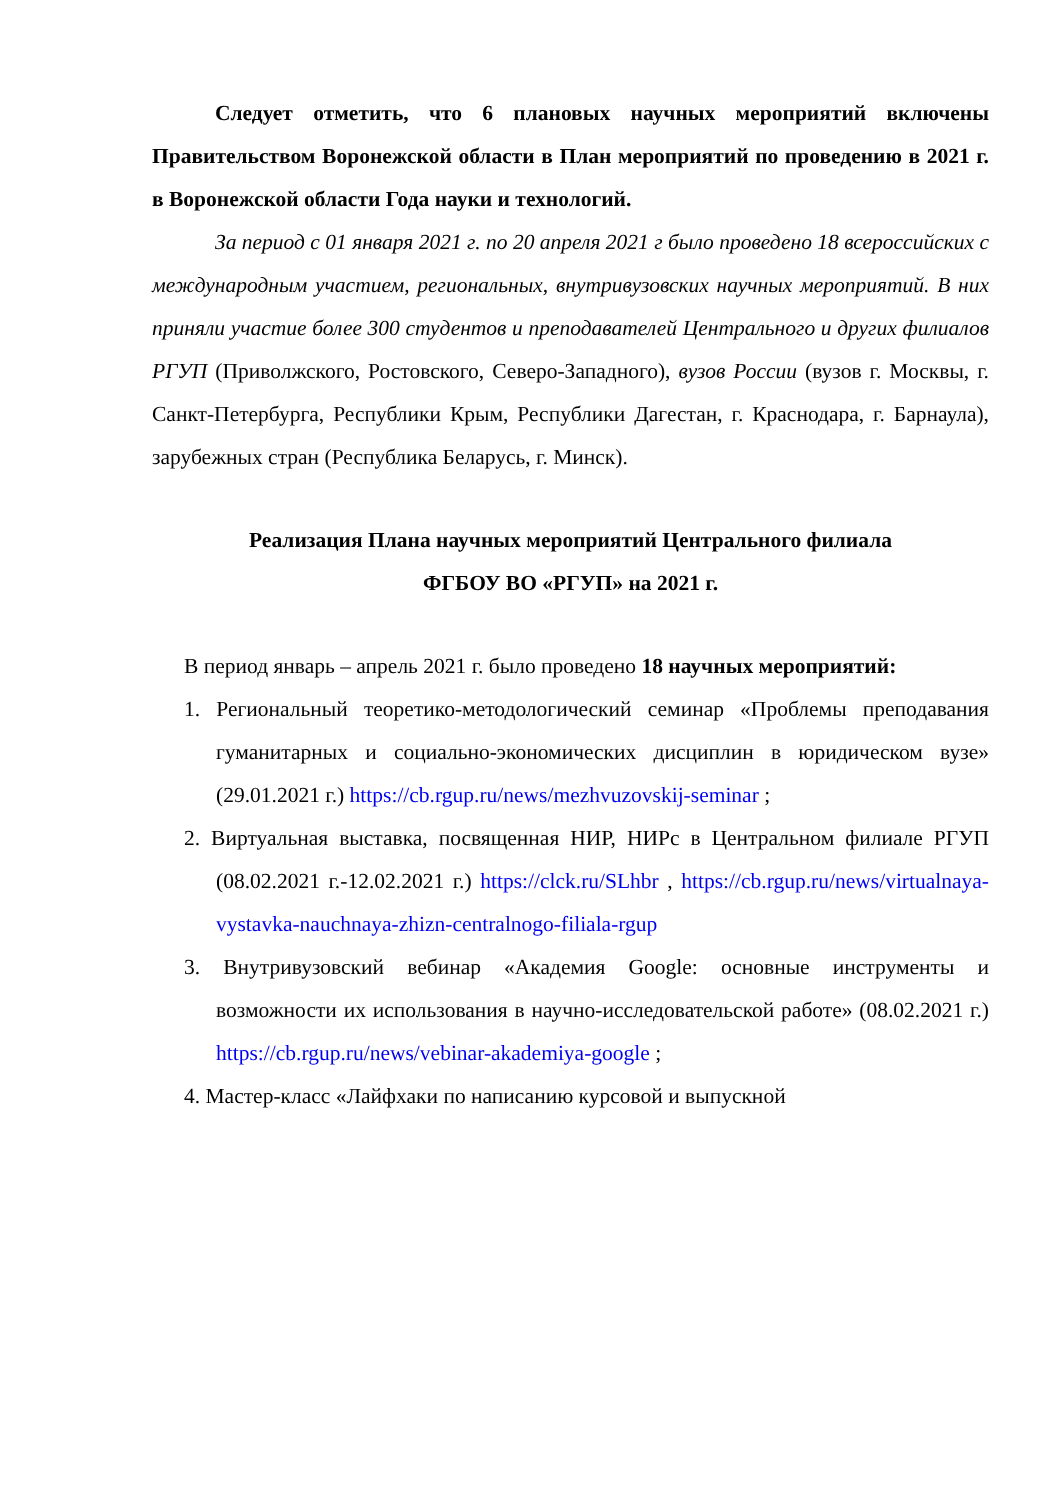Следует отметить, что 6 плановых научных мероприятий включены Правительством Воронежской области в План мероприятий по проведению в 2021 г. в Воронежской области Года науки и технологий.
За период с 01 января 2021 г. по 20 апреля 2021 г было проведено 18 всероссийских с международным участием, региональных, внутривузовских научных мероприятий. В них приняли участие более 300 студентов и преподавателей Центрального и других филиалов РГУП (Приволжского, Ростовского, Северо-Западного), вузов России (вузов г. Москвы, г. Санкт-Петербурга, Республики Крым, Республики Дагестан, г. Краснодара, г. Барнаула), зарубежных стран (Республика Беларусь, г. Минск).
Реализация Плана научных мероприятий Центрального филиала
ФГБОУ ВО «РГУП» на 2021 г.
В период январь – апрель 2021 г. было проведено 18 научных мероприятий:
1. Региональный теоретико-методологический семинар «Проблемы преподавания гуманитарных и социально-экономических дисциплин в юридическом вузе» (29.01.2021 г.) https://cb.rgup.ru/news/mezhvuzovskij-seminar ;
2. Виртуальная выставка, посвященная НИР, НИРс в Центральном филиале РГУП (08.02.2021 г.-12.02.2021 г.) https://clck.ru/SLhbr , https://cb.rgup.ru/news/virtualnaya-vystavka-nauchnaya-zhizn-centralnogo-filiala-rgup
3. Внутривузовский вебинар «Академия Google: основные инструменты и возможности их использования в научно-исследовательской работе» (08.02.2021 г.) https://cb.rgup.ru/news/vebinar-akademiya-google ;
4. Мастер-класс «Лайфхаки по написанию курсовой и выпускной